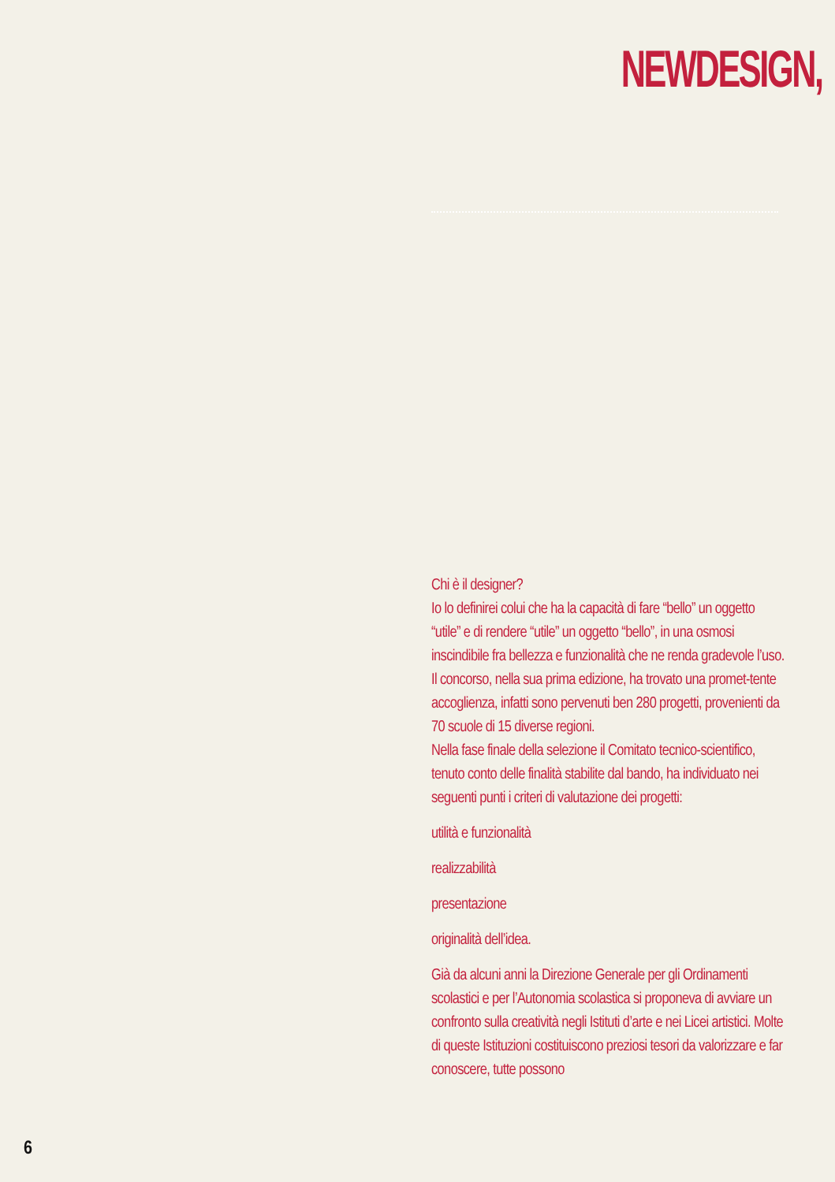NEWDESIGN,
Chi è il designer?
Io lo definirei colui che ha la capacità di fare “bello” un oggetto “utile” e di rendere “utile” un oggetto “bello”, in una osmosi inscindibile fra bellezza e funzionalità che ne renda gradevole l’uso.
Il concorso, nella sua prima edizione, ha trovato una promet-tente accoglienza, infatti sono pervenuti ben 280 progetti, provenienti da 70 scuole di 15 diverse regioni.
Nella fase finale della selezione il Comitato tecnico-scientifico, tenuto conto delle finalità stabilite dal bando, ha individuato nei seguenti punti i criteri di valutazione dei progetti:
utilità e funzionalità
realizzabilità
presentazione
originalità dell’idea.
Già da alcuni anni la Direzione Generale per gli Ordinamenti scolastici e per l’Autonomia scolastica si proponeva di avviare un confronto sulla creatività negli Istituti d’arte e nei Licei artistici. Molte di queste Istituzioni costituiscono preziosi tesori da valorizzare e far conoscere, tutte possono
6